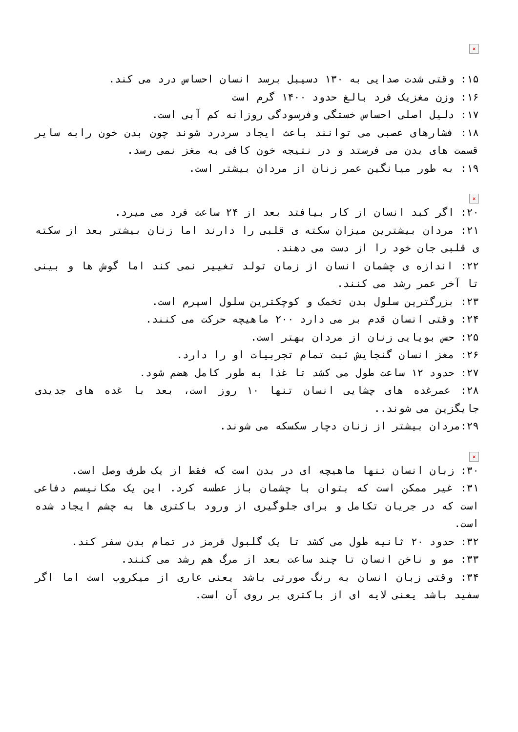×
۱۵: وقتی شدت صدایی به ۱۳۰ دسیبل برسد انسان احساس درد می کند.
۱۶: وزن مغزیک فرد بالغ حدود ۱۴۰۰ گرم است
۱۷: دلیل اصلی احساس خستگی وفرسودگی روزانه کم آبی است.
۱۸: فشارهای عصبی می توانند باعث ایجاد سردرد شوند چون بدن خون رابه سایر قسمت های بدن می فرستد و در نتیجه خون کافی به مغز نمی رسد.
۱۹: به طور میانگین عمر زنان از مردان بیشتر است.
×
۲۰: اگر کبد انسان از کار بیافتد بعد از ۲۴ ساعت فرد می میرد.
۲۱: مردان بیشترین میزان سکته ی قلبی را دارند اما زنان بیشتر بعد از سکته ی قلبی جان خود را از دست می دهند.
۲۲: اندازه ی چشمان انسان از زمان تولد تغییر نمی کند اما گوش ها و بینی تا آخر عمر رشد می کنند.
۲۳: بزرگترین سلول بدن تخمک و کوچکترین سلول اسپرم است.
۲۴: وقتی انسان قدم بر می دارد ۲۰۰ ماهیچه حرکت می کنند.
۲۵: حس بویایی زنان از مردان بهتر است.
۲۶: مغز انسان گنجایش ثبت تمام تجربیات او را دارد.
۲۷: حدود ۱۲ ساعت طول می کشد تا غذا به طور کامل هضم شود.
۲۸: عمرغده های چشایی انسان تنها ۱۰ روز است، بعد با غده های جدیدی جایگزین می شوند..
۲۹:مردان بیشتر از زنان دچار سکسکه می شوند.
×
۳۰: زبان انسان تنها ماهیچه ای در بدن است که فقط از یک طرف وصل است.
۳۱: غیر ممکن است که بتوان با چشمان باز عطسه کرد. این یک مکانیسم دفاعی است که در جریان تکامل و برای جلوگیری از ورود باکتری ها به چشم ایجاد شده است.
۳۲: حدود ۲۰ ثانیه طول می کشد تا یک گلبول قرمز در تمام بدن سفر کند.
۳۳: مو و ناخن انسان تا چند ساعت بعد از مرگ هم رشد می کنند.
۳۴: وقتی زبان انسان به رنگ صورتی باشد یعنی عاری از میکروب است اما اگر سفید باشد یعنی لایه ای از باکتری بر روی آن است.